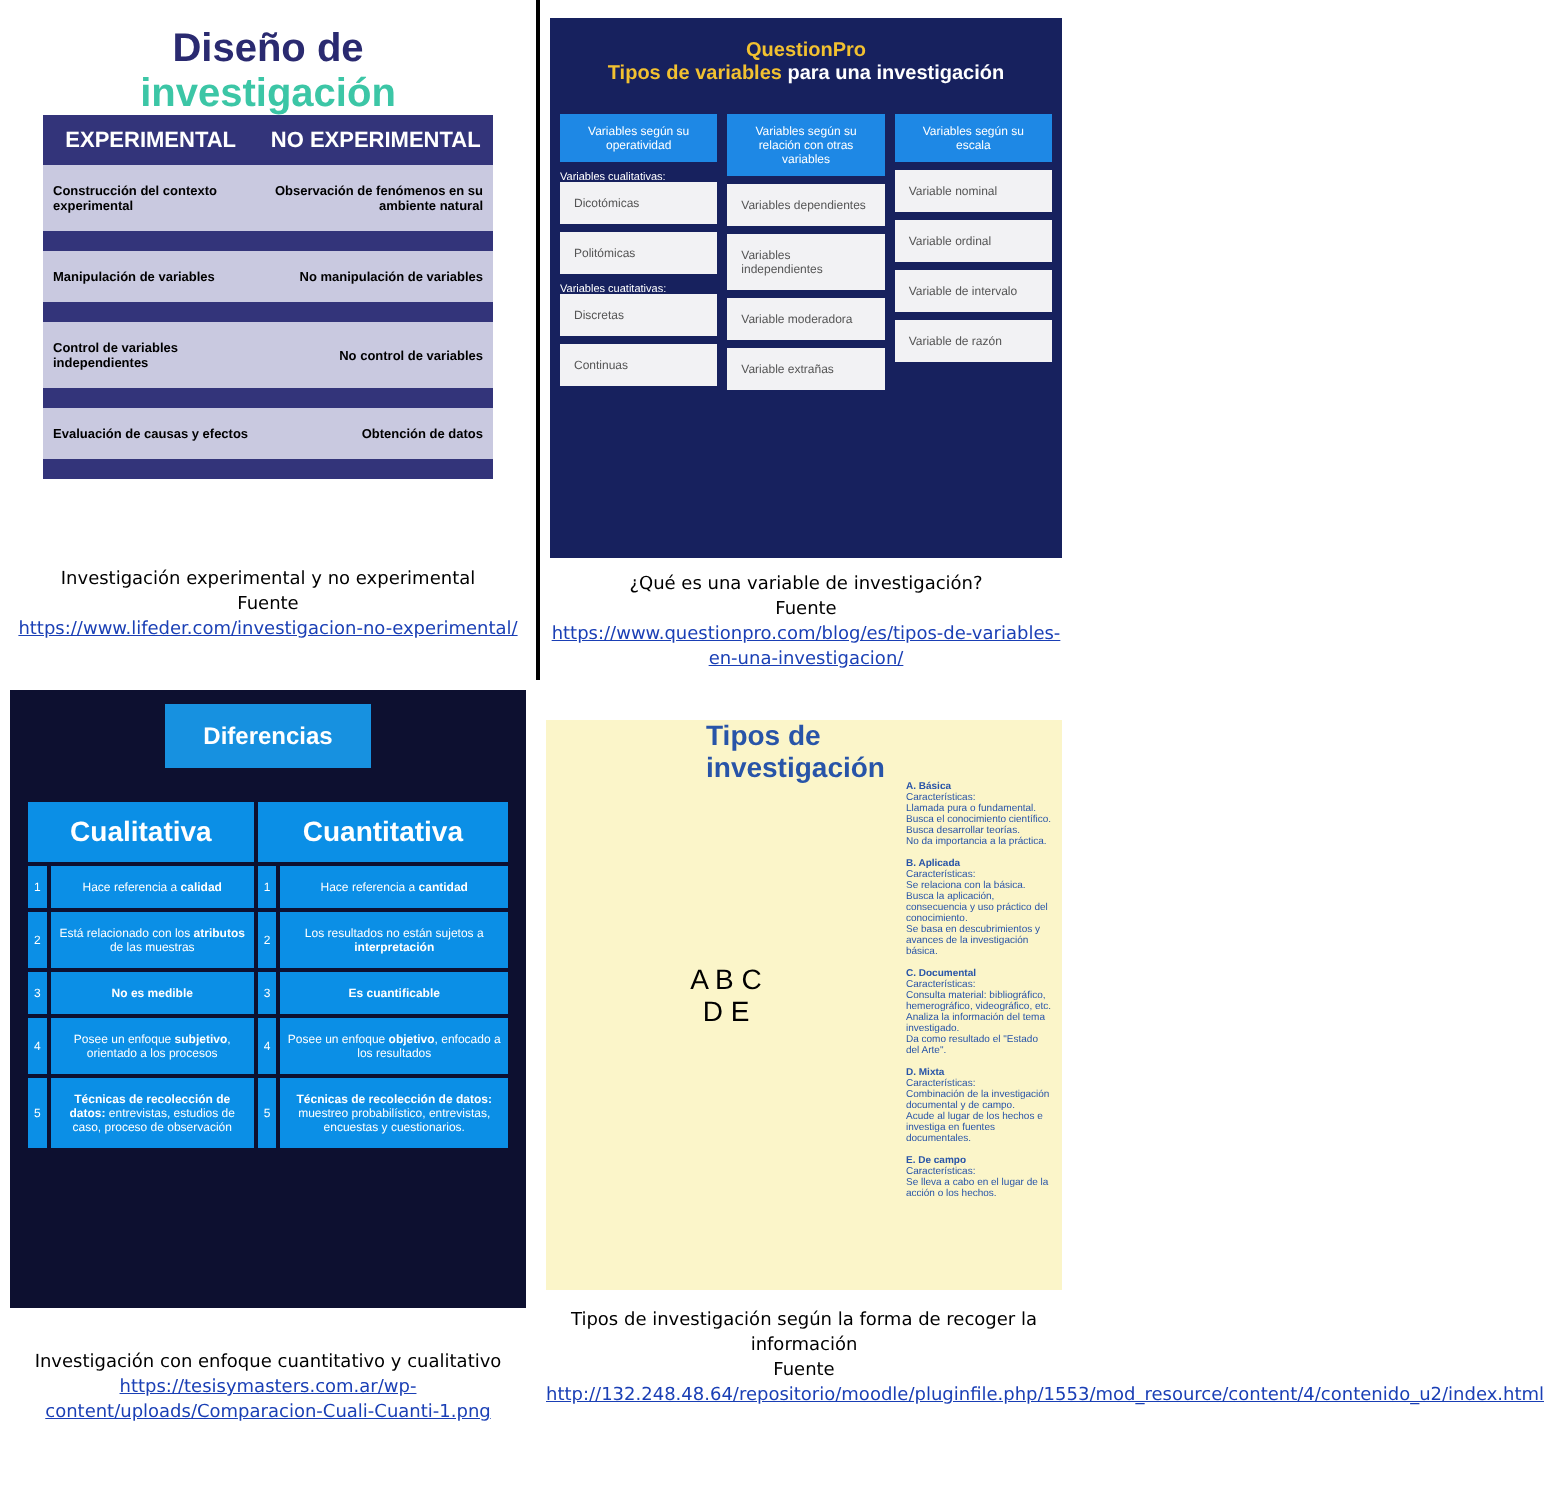Diseño de
investigación
| EXPERIMENTAL | NO EXPERIMENTAL |
| --- | --- |
| Construcción del contexto experimental | Observación de fenómenos en su ambiente natural |
| Manipulación de variables | No manipulación de variables |
| Control de variables independientes | No control de variables |
| Evaluación de causas y efectos | Obtención de datos |
Investigación experimental y no experimental
Fuente
https://www.lifeder.com/investigacion-no-experimental/
QuestionPro
Tipos de variables para una investigación
Variables según su operatividad
Variables cualitativas:
Dicotómicas
Politómicas
Variables cuatitativas:
Discretas
Continuas
Variables según su relación con otras variables
Variables dependientes
Variables independientes
Variable moderadora
Variable extrañas
Variables según su escala
Variable nominal
Variable ordinal
Variable de intervalo
Variable de razón
¿Qué es una variable de investigación?
Fuente
https://www.questionpro.com/blog/es/tipos-de-variables-en-una-investigacion/
Diferencias
| Cualitativa | | Cuantitativa | |
| --- | --- | --- | --- |
| 1 | Hace referencia a calidad | 1 | Hace referencia a cantidad |
| 2 | Está relacionado con los atributos de las muestras | 2 | Los resultados no están sujetos a interpretación |
| 3 | No es medible | 3 | Es cuantificable |
| 4 | Posee un enfoque subjetivo , orientado a los procesos | 4 | Posee un enfoque objetivo , enfocado a los resultados |
| 5 | Técnicas de recolección de datos: entrevistas, estudios de caso, proceso de observación | 5 | Técnicas de recolección de datos: muestreo probabilístico, entrevistas, encuestas y cuestionarios. |
Investigación con enfoque cuantitativo y cualitativo
https://tesisymasters.com.ar/wp-content/uploads/Comparacion-Cuali-Cuanti-1.png
Tipos de investigación
A B C
D E
A. Básica
Características:
Llamada pura o fundamental.
Busca el conocimiento científico.
Busca desarrollar teorías.
No da importancia a la práctica.
B. Aplicada
Características:
Se relaciona con la básica.
Busca la aplicación, consecuencia y uso práctico del conocimiento.
Se basa en descubrimientos y avances de la investigación básica.
C. Documental
Características:
Consulta material: bibliográfico, hemerográfico, videográfico, etc.
Analiza la información del tema investigado.
Da como resultado el "Estado del Arte".
D. Mixta
Características:
Combinación de la investigación documental y de campo.
Acude al lugar de los hechos e investiga en fuentes documentales.
E. De campo
Características:
Se lleva a cabo en el lugar de la acción o los hechos.
Tipos de investigación según la forma de recoger la información
Fuente
http://132.248.48.64/repositorio/moodle/pluginfile.php/1553/mod_resource/content/4/contenido_u2/index.html